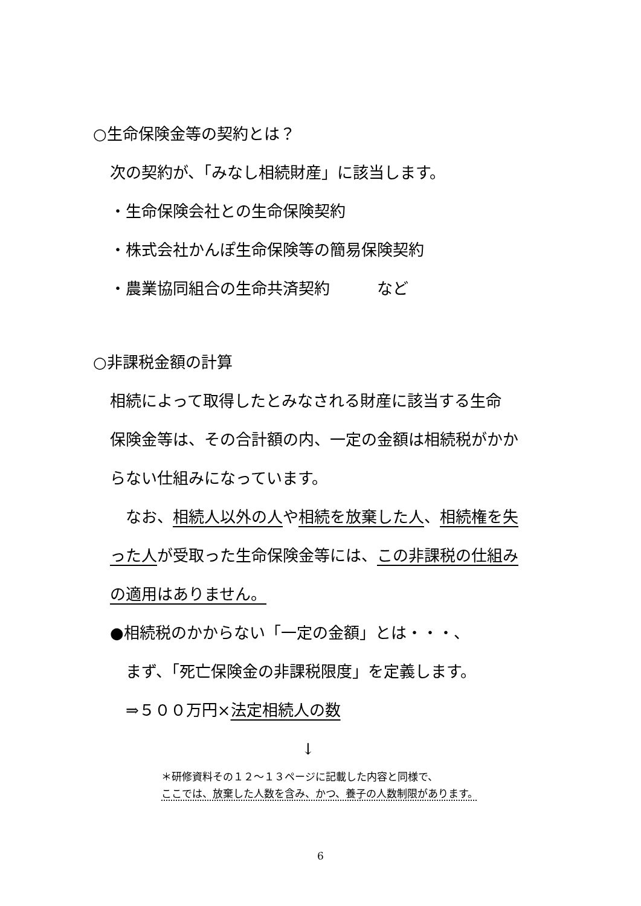○生命保険金等の契約とは？
次の契約が、「みなし相続財産」に該当します。
・生命保険会社との生命保険契約
・株式会社かんぽ生命保険等の簡易保険契約
・農業協同組合の生命共済契約　　　など
○非課税金額の計算
相続によって取得したとみなされる財産に該当する生命
保険金等は、その合計額の内、一定の金額は相続税がかか
らない仕組みになっています。
　なお、相続人以外の人や相続を放棄した人、相続権を失
った人が受取った生命保険金等には、この非課税の仕組み
の適用はありません。
●相続税のかからない「一定の金額」とは・・・、
　まず、「死亡保険金の非課税限度」を定義します。
　⇒５００万円×法定相続人の数
↓
＊研修資料その１２～１３ページに記載した内容と同様で、
ここでは、放棄した人数を含み、かつ、養子の人数制限があります。
6